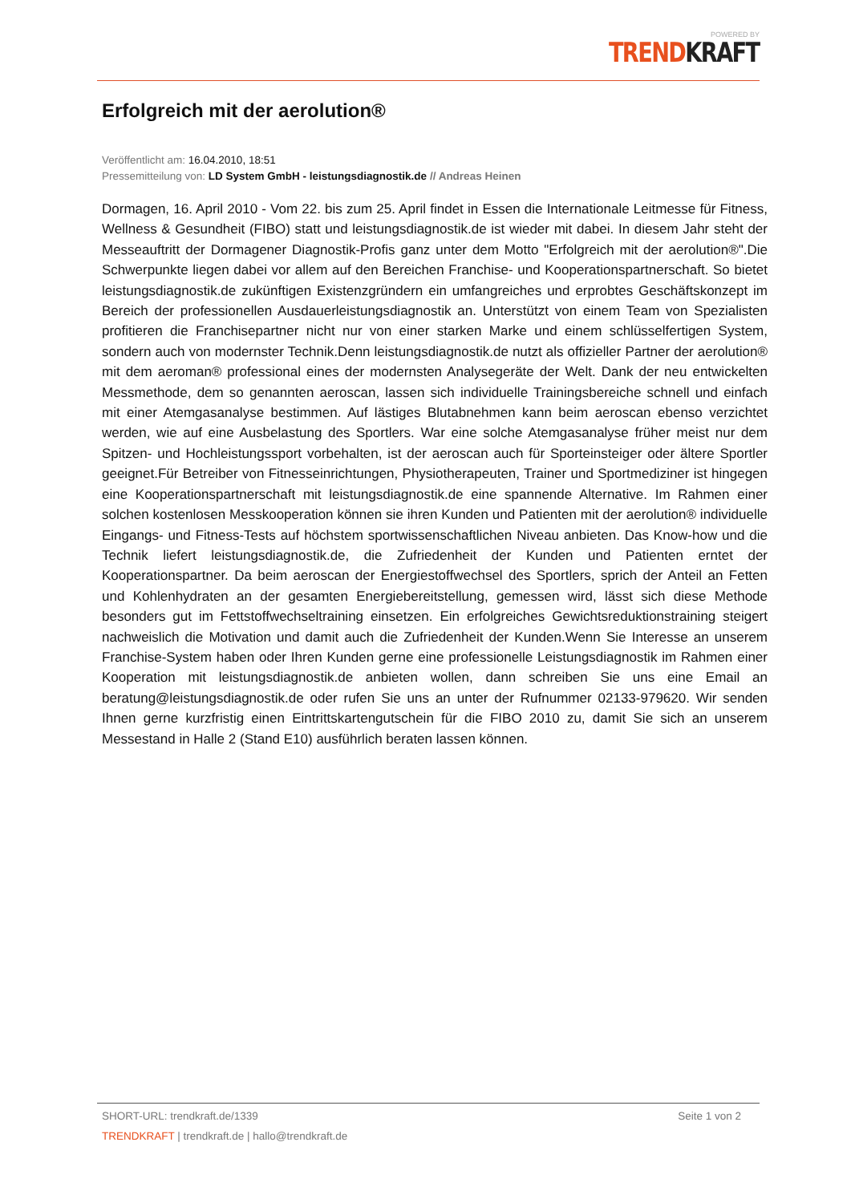POWERED BY
TREND KRAFT
Erfolgreich mit der aerolution®
Veröffentlicht am: 16.04.2010, 18:51
Pressemitteilung von: LD System GmbH - leistungsdiagnostik.de // Andreas Heinen
Dormagen, 16. April 2010 - Vom 22. bis zum 25. April findet in Essen die Internationale Leitmesse für Fitness, Wellness & Gesundheit (FIBO) statt und leistungsdiagnostik.de ist wieder mit dabei. In diesem Jahr steht der Messeauftritt der Dormagener Diagnostik-Profis ganz unter dem Motto "Erfolgreich mit der aerolution®".Die Schwerpunkte liegen dabei vor allem auf den Bereichen Franchise- und Kooperationspartnerschaft. So bietet leistungsdiagnostik.de zukünftigen Existenzgründern ein umfangreiches und erprobtes Geschäftskonzept im Bereich der professionellen Ausdauerleistungsdiagnostik an. Unterstützt von einem Team von Spezialisten profitieren die Franchisepartner nicht nur von einer starken Marke und einem schlüsselfertigen System, sondern auch von modernster Technik.Denn leistungsdiagnostik.de nutzt als offizieller Partner der aerolution® mit dem aeroman® professional eines der modernsten Analysegeräte der Welt. Dank der neu entwickelten Messmethode, dem so genannten aeroscan, lassen sich individuelle Trainingsbereiche schnell und einfach mit einer Atemgasanalyse bestimmen. Auf lästiges Blutabnehmen kann beim aeroscan ebenso verzichtet werden, wie auf eine Ausbelastung des Sportlers. War eine solche Atemgasanalyse früher meist nur dem Spitzen- und Hochleistungssport vorbehalten, ist der aeroscan auch für Sporteinsteiger oder ältere Sportler geeignet.Für Betreiber von Fitnesseinrichtungen, Physiotherapeuten, Trainer und Sportmediziner ist hingegen eine Kooperationspartnerschaft mit leistungsdiagnostik.de eine spannende Alternative. Im Rahmen einer solchen kostenlosen Messkooperation können sie ihren Kunden und Patienten mit der aerolution® individuelle Eingangs- und Fitness-Tests auf höchstem sportwissenschaftlichen Niveau anbieten. Das Know-how und die Technik liefert leistungsdiagnostik.de, die Zufriedenheit der Kunden und Patienten erntet der Kooperationspartner. Da beim aeroscan der Energiestoffwechsel des Sportlers, sprich der Anteil an Fetten und Kohlenhydraten an der gesamten Energiebereitstellung, gemessen wird, lässt sich diese Methode besonders gut im Fettstoffwechseltraining einsetzen. Ein erfolgreiches Gewichtsreduktionstraining steigert nachweislich die Motivation und damit auch die Zufriedenheit der Kunden.Wenn Sie Interesse an unserem Franchise-System haben oder Ihren Kunden gerne eine professionelle Leistungsdiagnostik im Rahmen einer Kooperation mit leistungsdiagnostik.de anbieten wollen, dann schreiben Sie uns eine Email an beratung@leistungsdiagnostik.de oder rufen Sie uns an unter der Rufnummer 02133-979620. Wir senden Ihnen gerne kurzfristig einen Eintrittskartengutschein für die FIBO 2010 zu, damit Sie sich an unserem Messestand in Halle 2 (Stand E10) ausführlich beraten lassen können.
SHORT-URL: trendkraft.de/1339 Seite 1 von 2
TRENDKRAFT | trendkraft.de | hallo@trendkraft.de